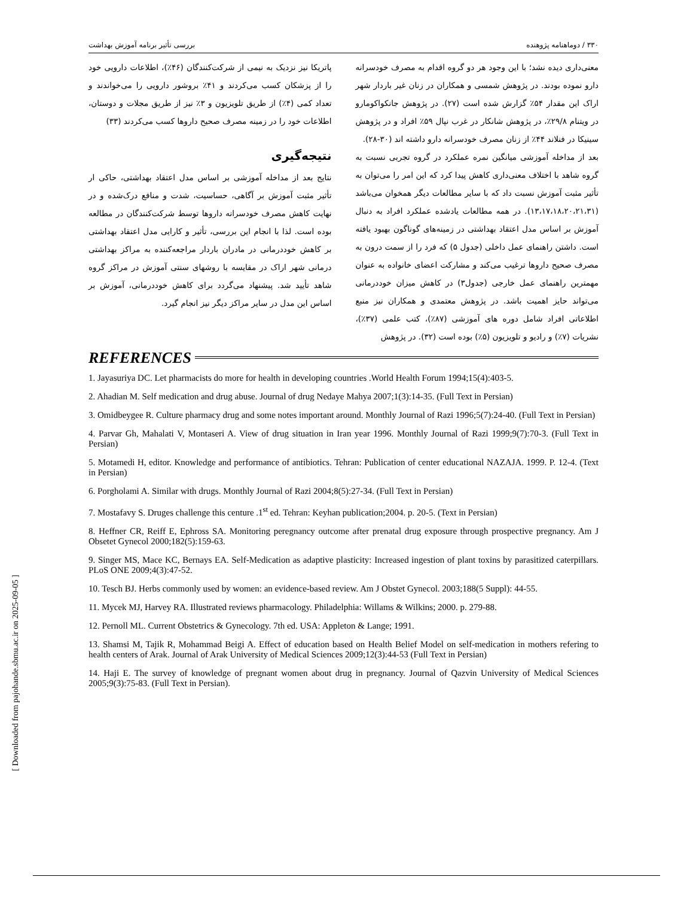۳۳۰ / دوماهنامه پژوهنده بررسی تأثیر برنامه آموزش بهداشت
معنی‌داری دیده نشد؛ با این وجود هر دو گروه اقدام به مصرف خودسرانه دارو نموده بودند. در پژوهش شمسی و همکاران در زنان غیر باردار شهر اراک این مقدار ۵۴٪ گزارش شده است (۲۷). در پژوهش جانکواکومارو در ویتنام ۲۹/۸٪، در پژوهش شانکار در غرب نپال ۵۹٪ افراد و در پژوهش سینیکا در فنلاند ۴۴٪ از زنان مصرف خودسرانه دارو داشته اند (۳۰-۲۸).
بعد از مداخله آموزشی میانگین نمره عملکرد در گروه تجربی نسبت به گروه شاهد با اختلاف معنی‌داری کاهش پیدا کرد که این امر را می‌توان به تأثیر مثبت آموزش نسبت داد که با سایر مطالعات دیگر همخوان می‌باشد (۱۳،۱۷،۱۸،۲۰،۲۱،۳۱). در همه مطالعات یادشده عملکرد افراد به دنبال آموزش بر اساس مدل اعتقاد بهداشتی در زمینه‌های گوناگون بهبود یافته است. داشتن راهنمای عمل داخلی (جدول ۵) که فرد را از سمت درون به مصرف صحیح داروها ترغیب می‌کند و مشارکت اعضای خانواده به عنوان مهمترین راهنمای عمل خارجی (جدول۳) در کاهش میزان خوددرمانی می‌تواند حایز اهمیت باشد. در پژوهش معتمدی و همکاران نیز منبع اطلاعاتی افراد شامل دوره های آموزشی (۸۷٪)، کتب علمی (۳۷٪)، نشریات (۷٪) و رادیو و تلویزیون (۵٪) بوده است (۳۲). در پژوهش
پاتریکا نیز نزدیک به نیمی از شرکت‌کنندگان (۴۶٪)، اطلاعات دارویی خود را از پزشکان کسب می‌کردند و ۴۱٪ بروشور دارویی را می‌خواندند و تعداد کمی (۴٪) از طریق تلویزیون و ۳٪ نیز از طریق مجلات و دوستان، اطلاعات خود را در زمینه مصرف صحیح داروها کسب می‌کردند (۳۳)
نتیجه‌گیری
نتایج بعد از مداخله آموزشی بر اساس مدل اعتقاد بهداشتی، حاکی ار تأثیر مثبت آموزش بر آگاهی، حساسیت، شدت و منافع درک‌شده و در نهایت کاهش مصرف خودسرانه داروها توسط شرکت‌کنندگان در مطالعه بوده است. لذا با انجام این بررسی، تأثیر و کارایی مدل اعتقاد بهداشتی بر کاهش خوددرمانی در مادران باردار مراجعه‌کننده به مراکز بهداشتی درمانی شهر اراک در مقایسه با روشهای سنتی آموزش در مراکز گروه شاهد تأیید شد. پیشنهاد می‌گردد برای کاهش خوددرمانی، آموزش بر اساس این مدل در سایر مراکز دیگر نیز انجام گیرد.
REFERENCES
1. Jayasuriya DC. Let pharmacists do more for health in developing countries .World Health Forum 1994;15(4):403-5.
2. Ahadian M. Self medication and drug abuse. Journal of drug Nedaye Mahya 2007;1(3):14-35. (Full Text in Persian)
3. Omidbeygee R. Culture pharmacy drug and some notes important around. Monthly Journal of Razi 1996;5(7):24-40. (Full Text in Persian)
4. Parvar Gh, Mahalati V, Montaseri A. View of drug situation in Iran year 1996. Monthly Journal of Razi 1999;9(7):70-3. (Full Text in Persian)
5. Motamedi H, editor. Knowledge and performance of antibiotics. Tehran: Publication of center educational NAZAJA. 1999. P. 12-4. (Text in Persian)
6. Porgholami A. Similar with drugs. Monthly Journal of Razi 2004;8(5):27-34. (Full Text in Persian)
7. Mostafavy S. Druges challenge this centure .1<sup>st</sup> ed. Tehran: Keyhan publication;2004. p. 20-5. (Text in Persian)
8. Heffner CR, Reiff E, Ephross SA. Monitoring peregnancy outcome after prenatal drug exposure through prospective pregnancy. Am J Obsetet Gynecol 2000;182(5):159-63.
9. Singer MS, Mace KC, Bernays EA. Self-Medication as adaptive plasticity: Increased ingestion of plant toxins by parasitized caterpillars. PLoS ONE 2009;4(3):47-52.
10. Tesch BJ. Herbs commonly used by women: an evidence-based review. Am J Obstet Gynecol. 2003;188(5 Suppl): 44-55.
11. Mycek MJ, Harvey RA. Illustrated reviews pharmacology. Philadelphia: Willams & Wilkins; 2000. p. 279-88.
12. Pernoll ML. Current Obstetrics & Gynecology. 7th ed. USA: Appleton & Lange; 1991.
13. Shamsi M, Tajik R, Mohammad Beigi A. Effect of education based on Health Belief Model on self-medication in mothers refering to health centers of Arak. Journal of Arak University of Medical Sciences 2009;12(3):44-53 (Full Text in Persian)
14. Haji E. The survey of knowledge of pregnant women about drug in pregnancy. Journal of Qazvin University of Medical Sciences 2005;9(3):75-83. (Full Text in Persian).
[ Downloaded from pajohande.sbmu.ac.ir on 2025-09-05 ]